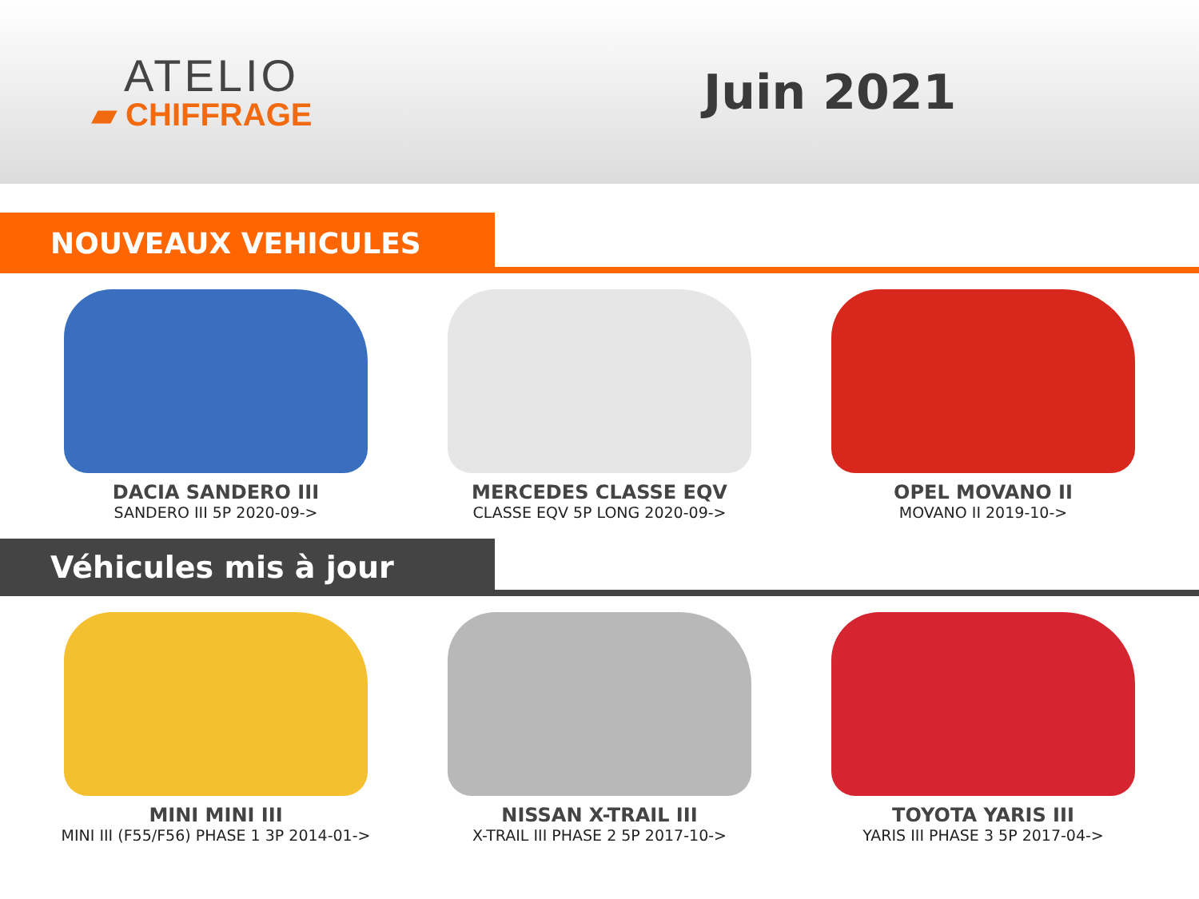ATELIO
▰ CHIFFRAGE
Juin 2021
NOUVEAUX VEHICULES
DACIA SANDERO III
SANDERO III 5P 2020-09->
MERCEDES CLASSE EQV
CLASSE EQV 5P LONG 2020-09->
OPEL MOVANO II
MOVANO II 2019-10->
Véhicules mis à jour
MINI MINI III
MINI III (F55/F56) PHASE 1 3P 2014-01->
NISSAN X-TRAIL III
X-TRAIL III PHASE 2 5P 2017-10->
TOYOTA YARIS III
YARIS III PHASE 3 5P 2017-04->